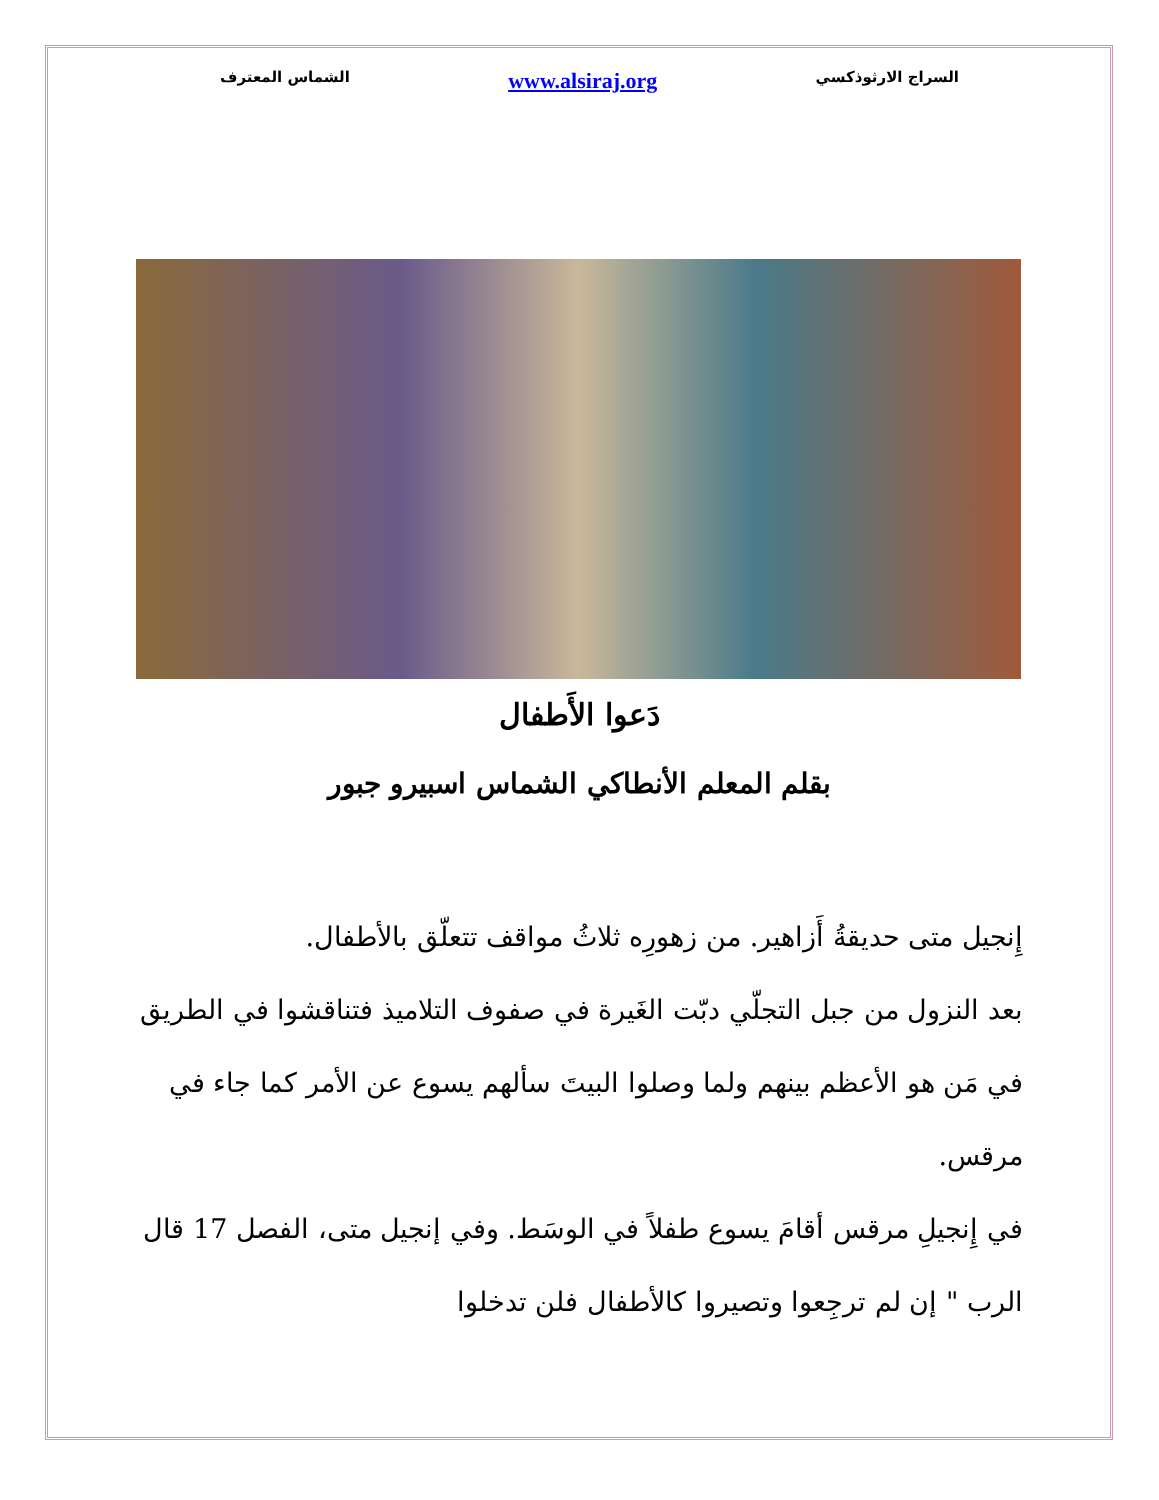السراج الارثوذكسي www.alsiraj.org الشماس المعترف
دَعوا الأَطفال
بقلم المعلم الأنطاكي الشماس اسبيرو جبور
إِنجيل متى حديقةُ أَزاهير. من زهورِه ثلاثُ مواقف تتعلّق بالأطفال.
بعد النزول من جبل التجلّي دبّت الغَيرة في صفوف التلاميذ فتناقشوا في الطريق في مَن هو الأعظم بينهم ولما وصلوا البيتَ سألهم يسوع عن الأمر كما جاء في مرقس.
في إِنجيلِ مرقس أقامَ يسوع طفلاً في الوسَط. وفي إنجيل متى، الفصل 17 قال الرب " إن لم ترجِعوا وتصيروا كالأطفال فلن تدخلوا